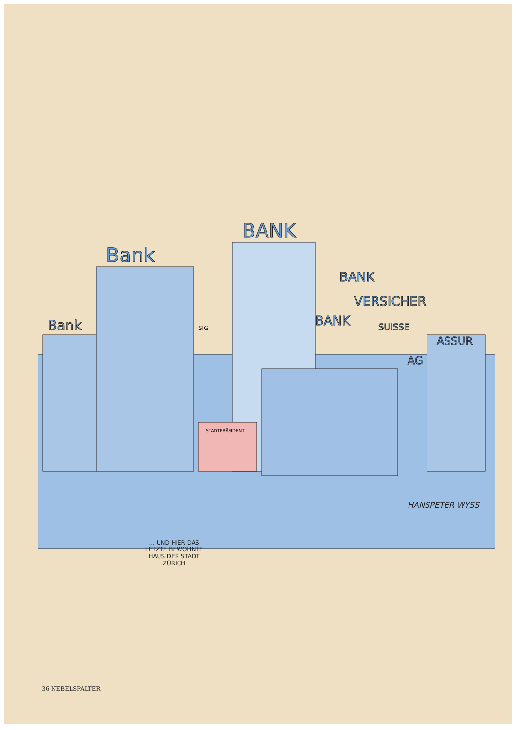BANK
Bank
Bank
BANK
VERSICHER
BANK
SUISSE
ASSUR
AG
SIG
STADTPRÄSIDENT
... UND HIER DAS LETZTE BEWOHNTE HAUS DER STADT ZÜRICH
HANSPETER WYSS
36 NEBELSPALTER